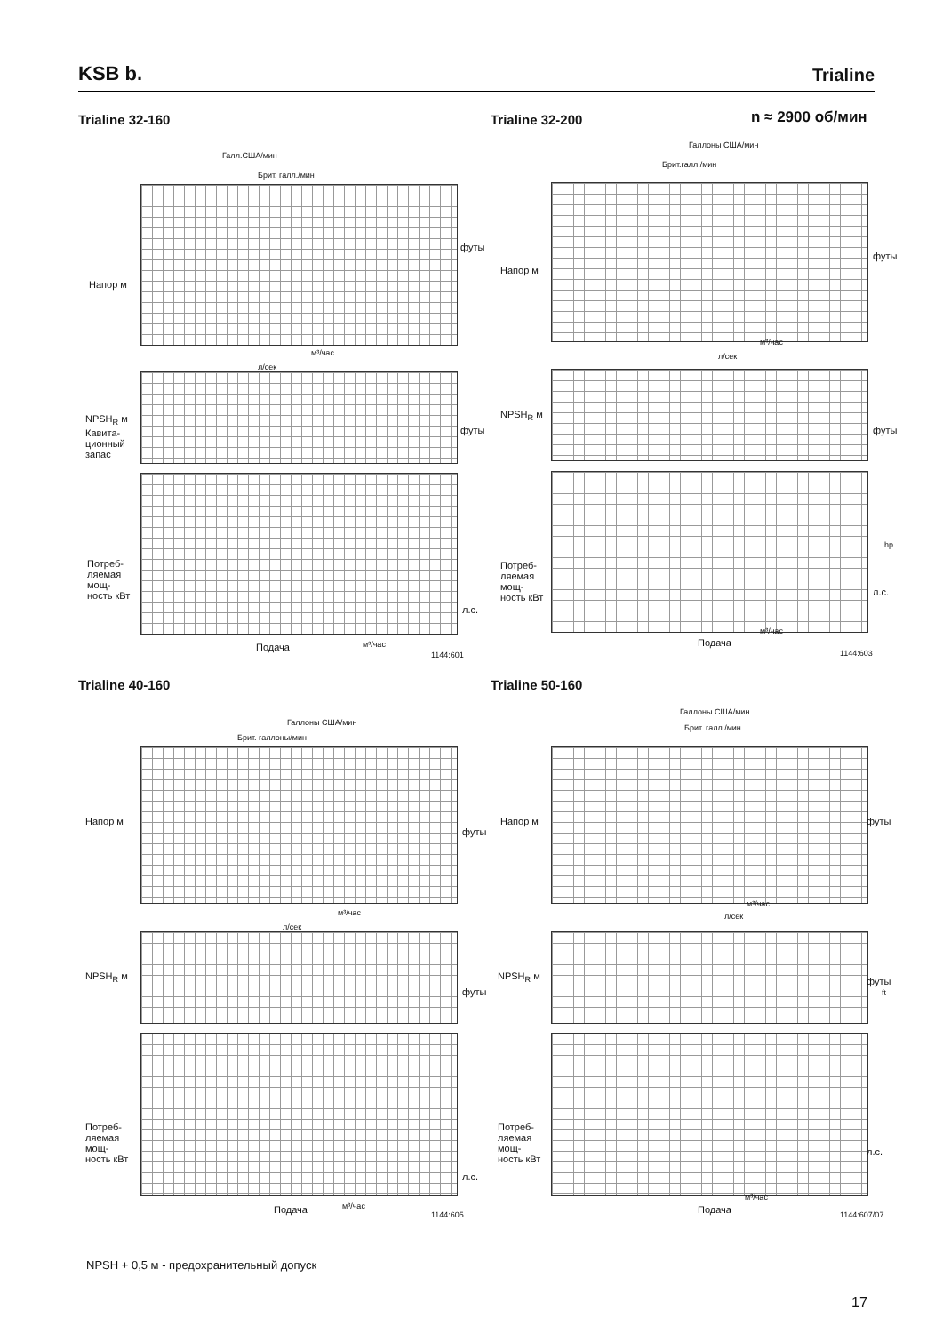KSB b. Trialine
Trialine 32-160 Trialine 32-200 n ≈ 2900 об/мин
Галл.США/мин
Брит. галл./мин
Напор м
футы
м³/час
л/сек
NPSH<sub>R</sub> м
Кавита-
ционный
запас
футы
Потреб-
ляемая
мощ-
ность кВт
л.с.
Подача м³/час
1144:601
Галлоны США/мин
Брит.галл./мин
Напор м
футы
м³/час
л/сек
NPSH<sub>R</sub> м
футы
Потреб-
ляемая
мощ-
ность кВт
hp
л.с.
м³/час
Подача
1144:603
Trialine 40-160 Trialine 50-160
Галлоны США/мин
Брит. галлоны/мин
Напор м
футы
м³/час
л/сек
NPSH<sub>R</sub> м
футы
Потреб-
ляемая
мощ-
ность кВт
л.с.
Подача м³/час
1144:605
Галлоны США/мин
Брит. галл./мин
Напор м футы
м³/час
л/сек
NPSH<sub>R</sub> м футы
ft
Потреб-
ляемая
мощ-
ность кВт
л.с.
м³/час
Подача 1144:607/07
NPSH + 0,5 м - предохранительный допуск
17